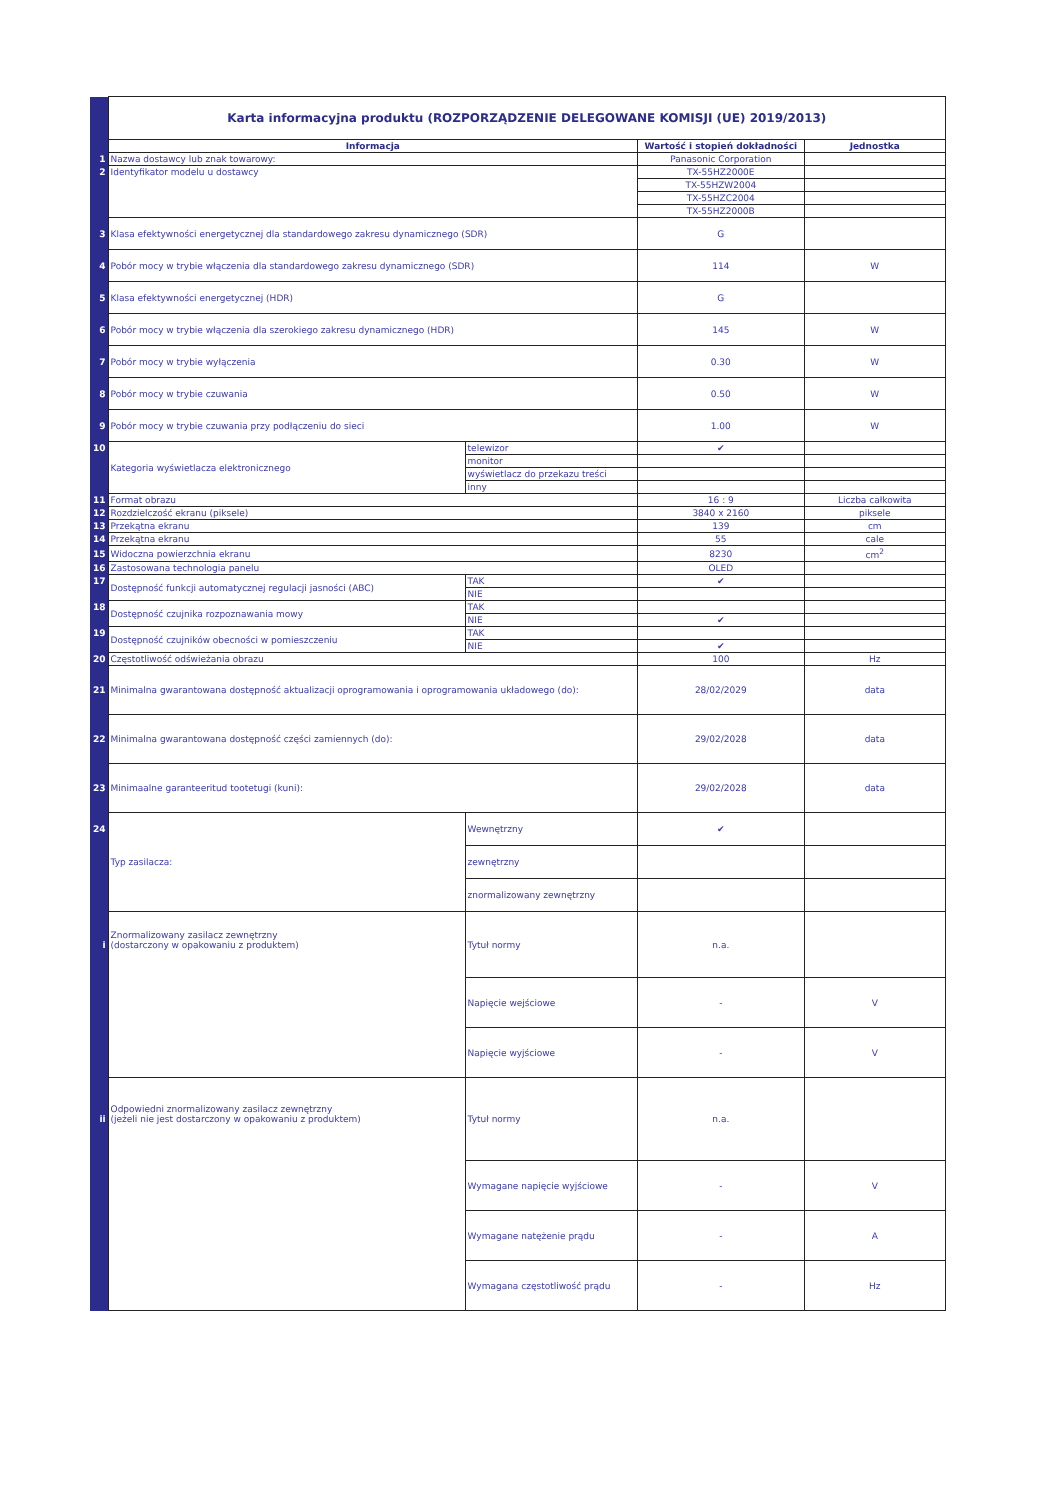| | Karta informacyjna produktu (ROZPORZĄDZENIE DELEGOWANE KOMISJI (UE) 2019/2013) | | | |
| | Informacja | | Wartość i stopień dokładności | Jednostka |
| 1 | Nazwa dostawcy lub znak towarowy: | | Panasonic Corporation | |
| 2 | Identyfikator modelu u dostawcy | | TX-55HZ2000E | |
| | | | TX-55HZW2004 | |
| | | | TX-55HZC2004 | |
| | | | TX-55HZ2000B | |
| 3 | Klasa efektywności energetycznej dla standardowego zakresu dynamicznego (SDR) | | G | |
| 4 | Pobór mocy w trybie włączenia dla standardowego zakresu dynamicznego (SDR) | | 114 | W |
| 5 | Klasa efektywności energetycznej (HDR) | | G | |
| 6 | Pobór mocy w trybie włączenia dla szerokiego zakresu dynamicznego (HDR) | | 145 | W |
| 7 | Pobór mocy w trybie wyłączenia | | 0.30 | W |
| 8 | Pobór mocy w trybie czuwania | | 0.50 | W |
| 9 | Pobór mocy w trybie czuwania przy podłączeniu do sieci | | 1.00 | W |
| 10 | Kategoria wyświetlacza elektronicznego | telewizor | ✔ | |
| | | monitor | | |
| | | wyświetlacz do przekazu treści | | |
| | | inny | | |
| 11 | Format obrazu | | 16 : 9 | Liczba całkowita |
| 12 | Rozdzielczość ekranu (piksele) | | 3840 x 2160 | piksele |
| 13 | Przekątna ekranu | | 139 | cm |
| 14 | Przekątna ekranu | | 55 | cale |
| 15 | Widoczna powierzchnia ekranu | | 8230 | cm<sup>2</sup> |
| 16 | Zastosowana technologia panelu | | OLED | |
| 17 | Dostępność funkcji automatycznej regulacji jasności (ABC) | TAK | ✔ | |
| | | NIE | | |
| 18 | Dostępność czujnika rozpoznawania mowy | TAK | | |
| | | NIE | ✔ | |
| 19 | Dostępność czujników obecności w pomieszczeniu | TAK | | |
| | | NIE | ✔ | |
| 20 | Częstotliwość odświeżania obrazu | | 100 | Hz |
| 21 | Minimalna gwarantowana dostępność aktualizacji oprogramowania i oprogramowania układowego (do): | | 28/02/2029 | data |
| 22 | Minimalna gwarantowana dostępność części zamiennych (do): | | 29/02/2028 | data |
| 23 | Minimaalne garanteeritud tootetugi (kuni): | | 29/02/2028 | data |
| 24 | Typ zasilacza: | Wewnętrzny | ✔ | |
| | | zewnętrzny | | |
| | | znormalizowany zewnętrzny | | |
| i | Znormalizowany zasilacz zewnętrzny (dostarczony w opakowaniu z produktem) | Tytuł normy | n.a. | |
| | | Napięcie wejściowe | - | V |
| | | Napięcie wyjściowe | - | V |
| ii | Odpowiedni znormalizowany zasilacz zewnętrzny (jeżeli nie jest dostarczony w opakowaniu z produktem) | Tytuł normy | n.a. | |
| | | Wymagane napięcie wyjściowe | - | V |
| | | Wymagane natężenie prądu | - | A |
| | | Wymagana częstotliwość prądu | - | Hz |